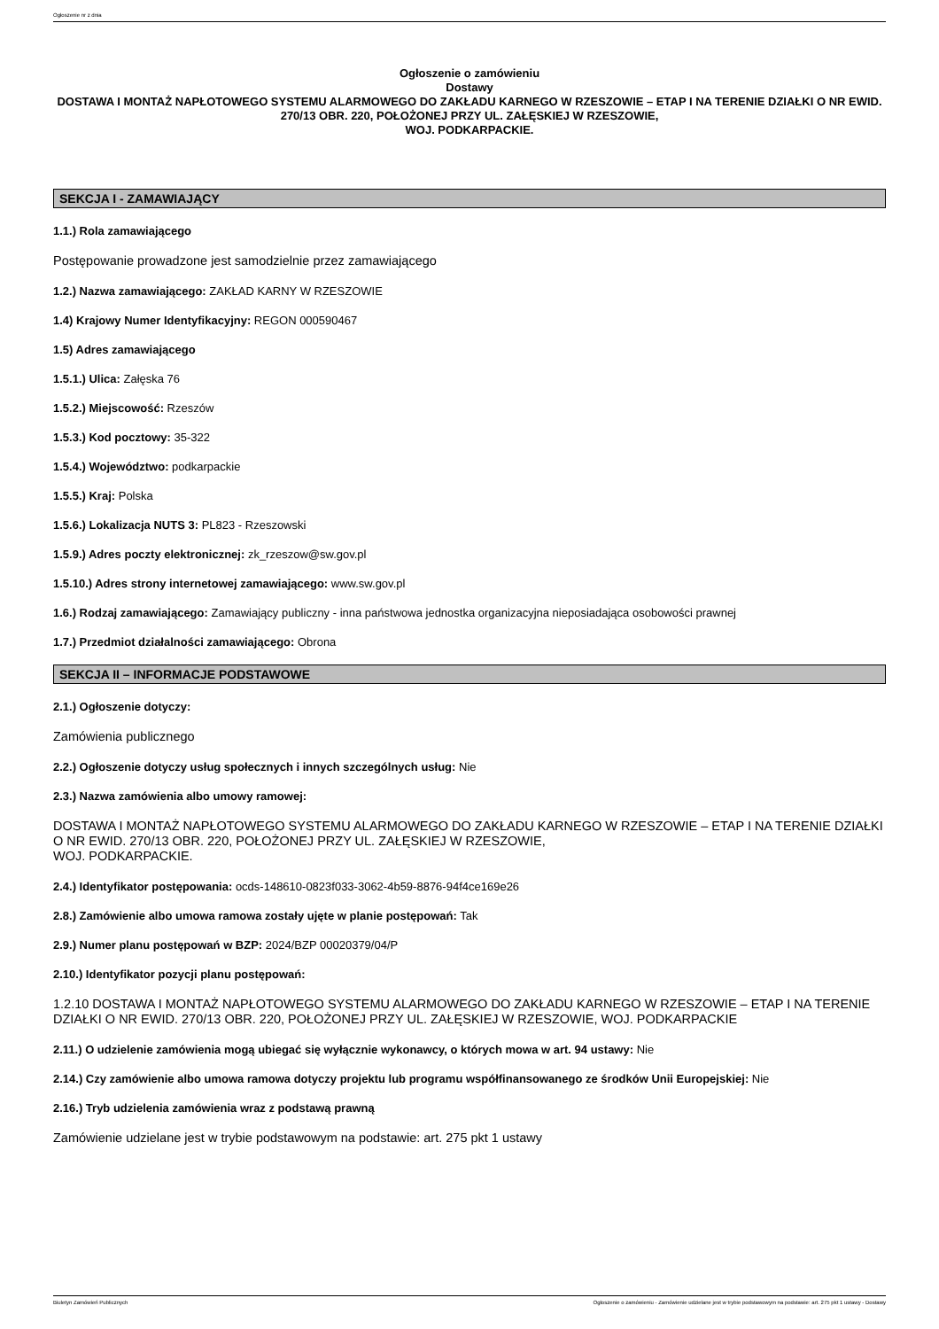Ogłoszenie nr z dnia
Ogłoszenie o zamówieniu
Dostawy
DOSTAWA I MONTAŻ NAPŁOTOWEGO SYSTEMU ALARMOWEGO DO ZAKŁADU KARNEGO W RZESZOWIE – ETAP I NA TERENIE DZIAŁKI O NR EWID. 270/13 OBR. 220, POŁOŻONEJ PRZY UL. ZAŁĘSKIEJ W RZESZOWIE,
WOJ. PODKARPACKIE.
SEKCJA I - ZAMAWIAJĄCY
1.1.) Rola zamawiającego
Postępowanie prowadzone jest samodzielnie przez zamawiającego
1.2.) Nazwa zamawiającego: ZAKŁAD KARNY W RZESZOWIE
1.4) Krajowy Numer Identyfikacyjny: REGON 000590467
1.5) Adres zamawiającego
1.5.1.) Ulica: Załęska 76
1.5.2.) Miejscowość: Rzeszów
1.5.3.) Kod pocztowy: 35-322
1.5.4.) Województwo: podkarpackie
1.5.5.) Kraj: Polska
1.5.6.) Lokalizacja NUTS 3: PL823 - Rzeszowski
1.5.9.) Adres poczty elektronicznej: zk_rzeszow@sw.gov.pl
1.5.10.) Adres strony internetowej zamawiającego: www.sw.gov.pl
1.6.) Rodzaj zamawiającego: Zamawiający publiczny - inna państwowa jednostka organizacyjna nieposiadająca osobowości prawnej
1.7.) Przedmiot działalności zamawiającego: Obrona
SEKCJA II – INFORMACJE PODSTAWOWE
2.1.) Ogłoszenie dotyczy:
Zamówienia publicznego
2.2.) Ogłoszenie dotyczy usług społecznych i innych szczególnych usług: Nie
2.3.) Nazwa zamówienia albo umowy ramowej:
DOSTAWA I MONTAŻ NAPŁOTOWEGO SYSTEMU ALARMOWEGO DO ZAKŁADU KARNEGO W RZESZOWIE – ETAP I NA TERENIE DZIAŁKI O NR EWID. 270/13 OBR. 220, POŁOŻONEJ PRZY UL. ZAŁĘSKIEJ W RZESZOWIE,
WOJ. PODKARPACKIE.
2.4.) Identyfikator postępowania: ocds-148610-0823f033-3062-4b59-8876-94f4ce169e26
2.8.) Zamówienie albo umowa ramowa zostały ujęte w planie postępowań: Tak
2.9.) Numer planu postępowań w BZP: 2024/BZP 00020379/04/P
2.10.) Identyfikator pozycji planu postępowań:
1.2.10 DOSTAWA I MONTAŻ NAPŁOTOWEGO SYSTEMU ALARMOWEGO DO ZAKŁADU KARNEGO W RZESZOWIE – ETAP I NA TERENIE DZIAŁKI O NR EWID. 270/13 OBR. 220, POŁOŻONEJ PRZY UL. ZAŁĘSKIEJ W RZESZOWIE, WOJ. PODKARPACKIE
2.11.) O udzielenie zamówienia mogą ubiegać się wyłącznie wykonawcy, o których mowa w art. 94 ustawy: Nie
2.14.) Czy zamówienie albo umowa ramowa dotyczy projektu lub programu współfinansowanego ze środków Unii Europejskiej: Nie
2.16.) Tryb udzielenia zamówienia wraz z podstawą prawną
Zamówienie udzielane jest w trybie podstawowym na podstawie: art. 275 pkt 1 ustawy
Biuletyn Zamówień Publicznych Ogłoszenie o zamówieniu - Zamówienie udzielane jest w trybie podstawowym na podstawie: art. 275 pkt 1 ustawy - Dostawy